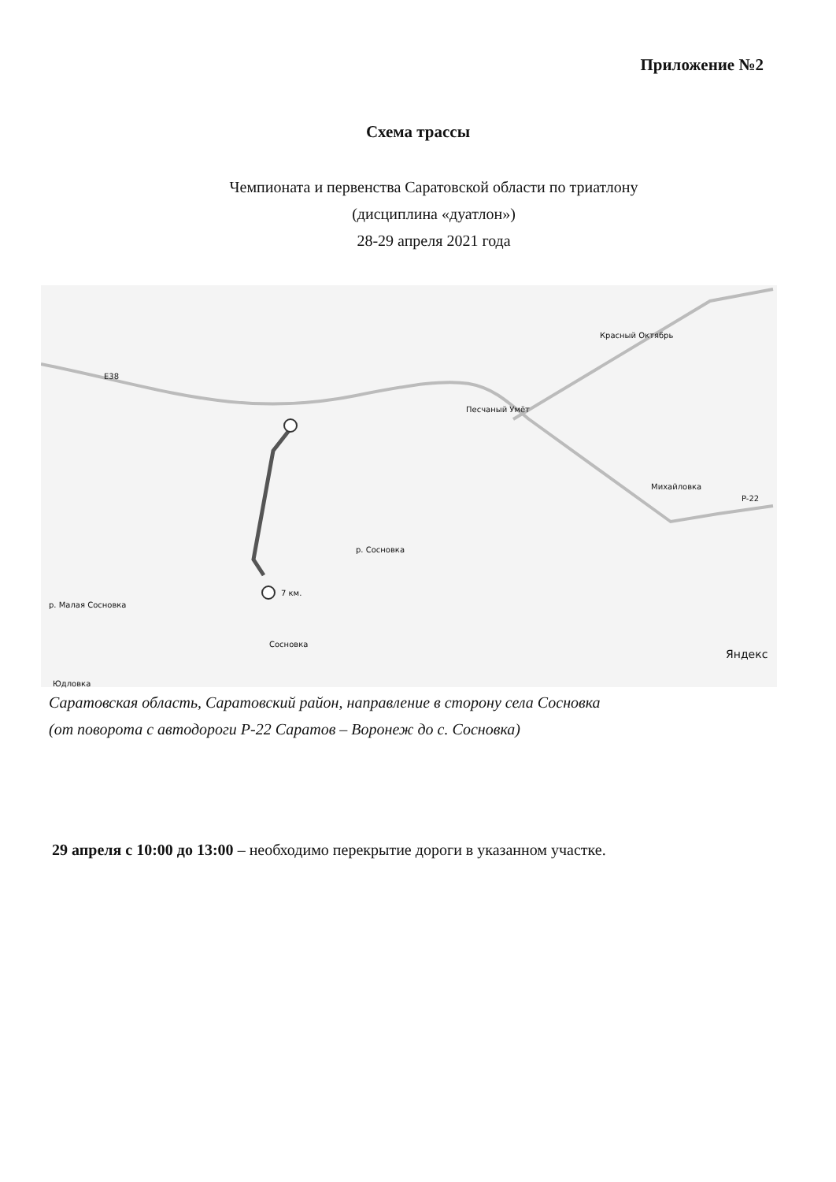Приложение №2
Схема трассы
Чемпионата и первенства Саратовской области по триатлону
(дисциплина «дуатлон»)
28-29 апреля 2021 года
Красный Октябрь
Песчаный Умёт
Михайловка
7 км.
Сосновка
р. Сосновка
р. Малая Сосновка
Яндекс
E38
P-22
Юдловка
Саратовская область, Саратовский район, направление в сторону села Сосновка
(от поворота с автодороги Р-22 Саратов – Воронеж до с. Сосновка)
29 апреля с 10:00 до 13:00 – необходимо перекрытие дороги в указанном участке.